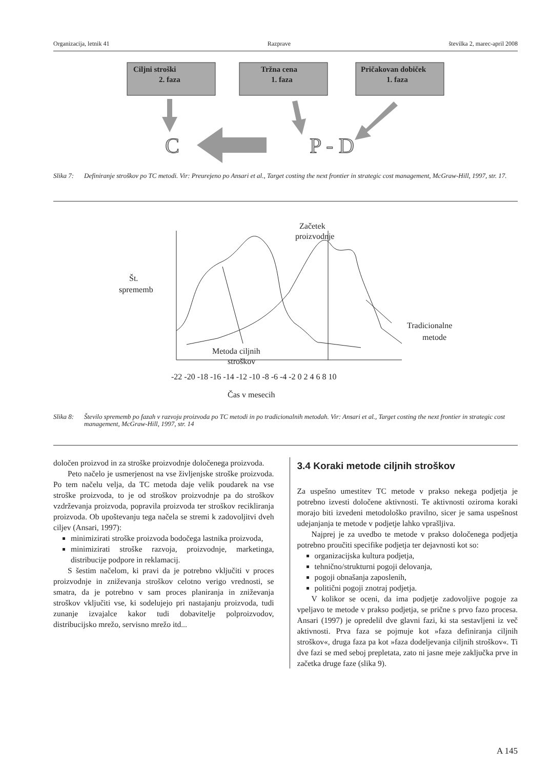Organizacija, letnik 41 Razprave številka 2, marec-april 2008
Ciljni stroški
2. faza
Tržna cena
1. faza
Pričakovan dobiček
1. faza
C
P - D
Slika 7: Definiranje stroškov po TC metodi. Vir: Preurejeno po Ansari et al., Target costing the next frontier in strategic cost management, McGraw-Hill, 1997, str. 17.
Začetek
proizvodnje
Št.
sprememb
Tradicionalne
metode
Metoda ciljnih
stroškov
-22 -20 -18 -16 -14 -12 -10 -8 -6 -4 -2 0 2 4 6 8 10
Čas v mesecih
Slika 8: Število sprememb po fazah v razvoju proizvoda po TC metodi in po tradicionalnih metodah. Vir: Ansari et al., Target costing the next frontier in strategic cost management, McGraw-Hill, 1997, str. 14
določen proizvod in za stroške proizvodnje določenega proizvoda.
Peto načelo je usmerjenost na vse življenjske stroške proizvoda. Po tem načelu velja, da TC metoda daje velik poudarek na vse stroške proizvoda, to je od stroškov proizvodnje pa do stroškov vzdrževanja proizvoda, popravila proizvoda ter stroškov recikliranja proizvoda. Ob upoštevanju tega načela se stremi k zadovoljitvi dveh ciljev (Ansari, 1997):
minimizirati stroške proizvoda bodočega lastnika proizvoda,
minimizirati stroške razvoja, proizvodnje, marketinga, distribucije podpore in reklamacij.
S šestim načelom, ki pravi da je potrebno vključiti v proces proizvodnje in zniževanja stroškov celotno verigo vrednosti, se smatra, da je potrebno v sam proces planiranja in zniževanja stroškov vključiti vse, ki sodelujejo pri nastajanju proizvoda, tudi zunanje izvajalce kakor tudi dobavitelje polproizvodov, distribucijsko mrežo, servisno mrežo itd...
3.4 Koraki metode ciljnih stroškov
Za uspešno umestitev TC metode v prakso nekega podjetja je potrebno izvesti določene aktivnosti. Te aktivnosti oziroma koraki morajo biti izvedeni metodološko pravilno, sicer je sama uspešnost udejanjanja te metode v podjetje lahko vprašljiva.
Najprej je za uvedbo te metode v prakso določenega podjetja potrebno proučiti specifike podjetja ter dejavnosti kot so:
organizacijska kultura podjetja,
tehnično/strukturni pogoji delovanja,
pogoji obnašanja zaposlenih,
politični pogoji znotraj podjetja.
V kolikor se oceni, da ima podjetje zadovoljive pogoje za vpeljavo te metode v prakso podjetja, se prične s prvo fazo procesa. Ansari (1997) je opredelil dve glavni fazi, ki sta sestavljeni iz več aktivnosti. Prva faza se pojmuje kot »faza definiranja ciljnih stroškov«, druga faza pa kot »faza dodeljevanja ciljnih stroškov«. Ti dve fazi se med seboj prepletata, zato ni jasne meje zaključka prve in začetka druge faze (slika 9).
A 145